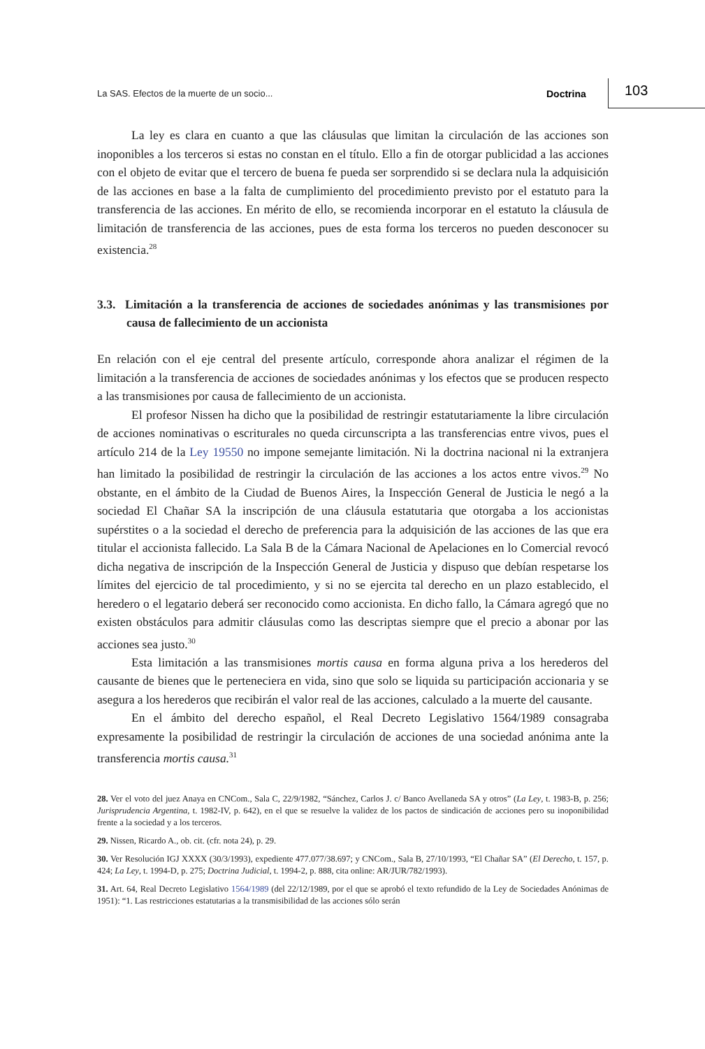La SAS. Efectos de la muerte de un socio... Doctrina 103
La ley es clara en cuanto a que las cláusulas que limitan la circulación de las acciones son inoponibles a los terceros si estas no constan en el título. Ello a fin de otorgar publicidad a las acciones con el objeto de evitar que el tercero de buena fe pueda ser sorprendido si se declara nula la adquisición de las acciones en base a la falta de cumplimiento del procedimiento previsto por el estatuto para la transferencia de las acciones. En mérito de ello, se recomienda incorporar en el estatuto la cláusula de limitación de transferencia de las acciones, pues de esta forma los terceros no pueden desconocer su existencia.<sup>28</sup>
3.3. Limitación a la transferencia de acciones de sociedades anónimas y las transmisiones por causa de fallecimiento de un accionista
En relación con el eje central del presente artículo, corresponde ahora analizar el régimen de la limitación a la transferencia de acciones de sociedades anónimas y los efectos que se producen respecto a las transmisiones por causa de fallecimiento de un accionista.
El profesor Nissen ha dicho que la posibilidad de restringir estatutariamente la libre circulación de acciones nominativas o escriturales no queda circunscripta a las transferencias entre vivos, pues el artículo 214 de la Ley 19550 no impone semejante limitación. Ni la doctrina nacional ni la extranjera han limitado la posibilidad de restringir la circulación de las acciones a los actos entre vivos.<sup>29</sup> No obstante, en el ámbito de la Ciudad de Buenos Aires, la Inspección General de Justicia le negó a la sociedad El Chañar SA la inscripción de una cláusula estatutaria que otorgaba a los accionistas supérstites o a la sociedad el derecho de preferencia para la adquisición de las acciones de las que era titular el accionista fallecido. La Sala B de la Cámara Nacional de Apelaciones en lo Comercial revocó dicha negativa de inscripción de la Inspección General de Justicia y dispuso que debían respetarse los límites del ejercicio de tal procedimiento, y si no se ejercita tal derecho en un plazo establecido, el heredero o el legatario deberá ser reconocido como accionista. En dicho fallo, la Cámara agregó que no existen obstáculos para admitir cláusulas como las descriptas siempre que el precio a abonar por las acciones sea justo.<sup>30</sup>
Esta limitación a las transmisiones mortis causa en forma alguna priva a los herederos del causante de bienes que le perteneciera en vida, sino que solo se liquida su participación accionaria y se asegura a los herederos que recibirán el valor real de las acciones, calculado a la muerte del causante.
En el ámbito del derecho español, el Real Decreto Legislativo 1564/1989 consagraba expresamente la posibilidad de restringir la circulación de acciones de una sociedad anónima ante la transferencia mortis causa.<sup>31</sup>
28. Ver el voto del juez Anaya en CNCom., Sala C, 22/9/1982, “Sánchez, Carlos J. c/ Banco Avellaneda SA y otros” (La Ley, t. 1983-B, p. 256; Jurisprudencia Argentina, t. 1982-IV, p. 642), en el que se resuelve la validez de los pactos de sindicación de acciones pero su inoponibilidad frente a la sociedad y a los terceros.
29. Nissen, Ricardo A., ob. cit. (cfr. nota 24), p. 29.
30. Ver Resolución IGJ XXXX (30/3/1993), expediente 477.077/38.697; y CNCom., Sala B, 27/10/1993, “El Chañar SA” (El Derecho, t. 157, p. 424; La Ley, t. 1994-D, p. 275; Doctrina Judicial, t. 1994-2, p. 888, cita online: AR/JUR/782/1993).
31. Art. 64, Real Decreto Legislativo 1564/1989 (del 22/12/1989, por el que se aprobó el texto refundido de la Ley de Sociedades Anónimas de 1951): “1. Las restricciones estatutarias a la transmisibilidad de las acciones sólo serán